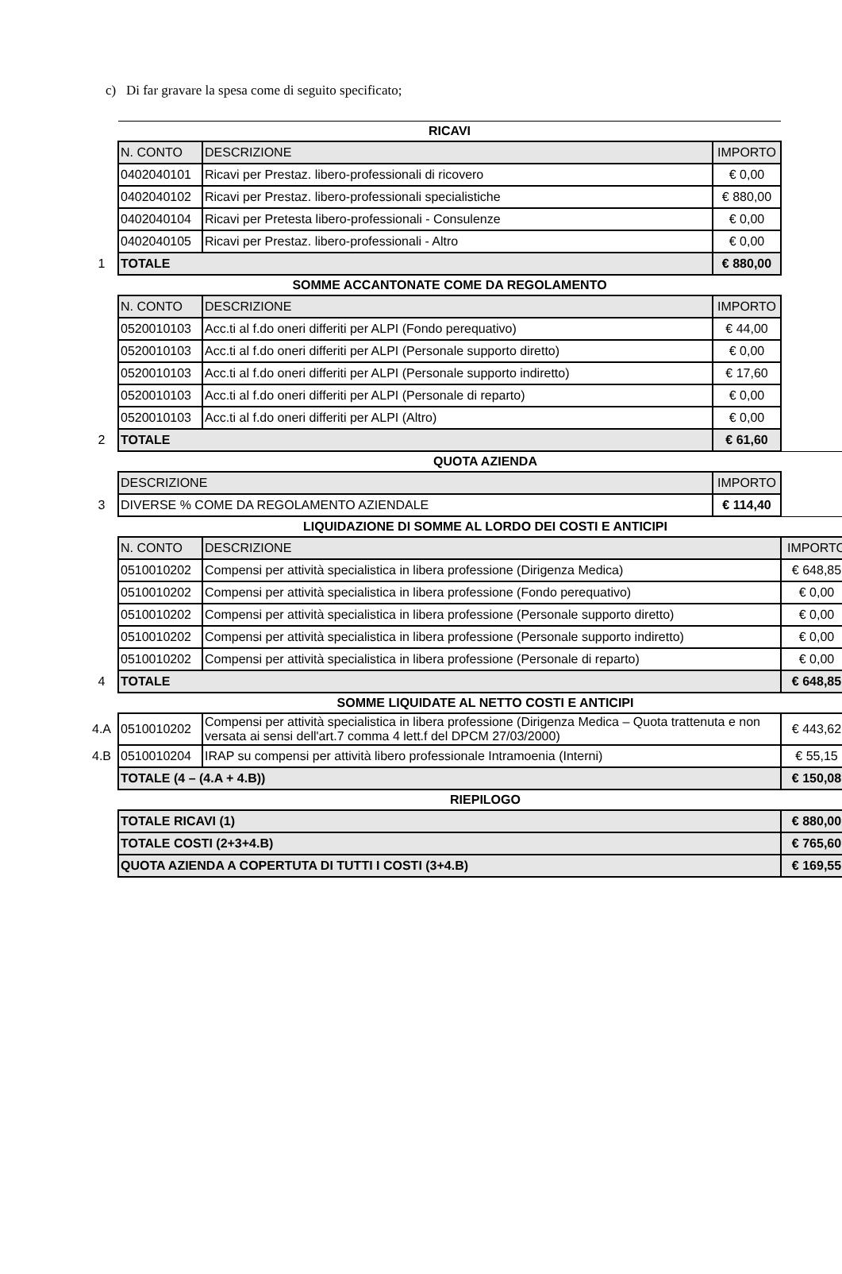c) Di far gravare la spesa come di seguito specificato;
| | RICAVI | | | |
| | N. CONTO | DESCRIZIONE | IMPORTO | |
| | 0402040101 | Ricavi per Prestaz. libero-professionali di ricovero | € 0,00 | |
| | 0402040102 | Ricavi per Prestaz. libero-professionali specialistiche | € 880,00 | |
| | 0402040104 | Ricavi per Pretesta libero-professionali - Consulenze | € 0,00 | |
| | 0402040105 | Ricavi per Prestaz. libero-professionali - Altro | € 0,00 | |
| 1 | TOTALE | | € 880,00 | |
| | SOMME ACCANTONATE COME DA REGOLAMENTO | | | |
| | N. CONTO | DESCRIZIONE | IMPORTO | |
| | 0520010103 | Acc.ti al f.do oneri differiti per ALPI (Fondo perequativo) | € 44,00 | |
| | 0520010103 | Acc.ti al f.do oneri differiti per ALPI (Personale supporto diretto) | € 0,00 | |
| | 0520010103 | Acc.ti al f.do oneri differiti per ALPI (Personale supporto indiretto) | € 17,60 | |
| | 0520010103 | Acc.ti al f.do oneri differiti per ALPI (Personale di reparto) | € 0,00 | |
| | 0520010103 | Acc.ti al f.do oneri differiti per ALPI (Altro) | € 0,00 | |
| 2 | TOTALE | | € 61,60 | |
| | QUOTA AZIENDA | | | |
| | DESCRIZIONE | | IMPORTO | |
| 3 | DIVERSE % COME DA REGOLAMENTO AZIENDALE | | € 114,40 | |
| | LIQUIDAZIONE DI SOMME AL LORDO DEI COSTI E ANTICIPI | | | |
| | N. CONTO | DESCRIZIONE | | IMPORTO |
| | 0510010202 | Compensi per attività specialistica in libera professione (Dirigenza Medica) | | € 648,85 |
| | 0510010202 | Compensi per attività specialistica in libera professione (Fondo perequativo) | | € 0,00 |
| | 0510010202 | Compensi per attività specialistica in libera professione (Personale supporto diretto) | | € 0,00 |
| | 0510010202 | Compensi per attività specialistica in libera professione (Personale supporto indiretto) | | € 0,00 |
| | 0510010202 | Compensi per attività specialistica in libera professione (Personale di reparto) | | € 0,00 |
| 4 | TOTALE | | | € 648,85 |
| | SOMME LIQUIDATE AL NETTO COSTI E ANTICIPI | | | |
| 4.A | 0510010202 | Compensi per attività specialistica in libera professione (Dirigenza Medica – Quota trattenuta e non versata ai sensi dell'art.7 comma 4 lett.f del DPCM 27/03/2000) | | € 443,62 |
| 4.B | 0510010204 | IRAP su compensi per attività libero professionale Intramoenia (Interni) | | € 55,15 |
| | TOTALE (4 – (4.A + 4.B)) | | | € 150,08 |
| | RIEPILOGO | | | |
| | TOTALE RICAVI (1) | | | € 880,00 |
| | TOTALE COSTI (2+3+4.B) | | | € 765,60 |
| | QUOTA AZIENDA A COPERTUTA DI TUTTI I COSTI (3+4.B) | | | € 169,55 |